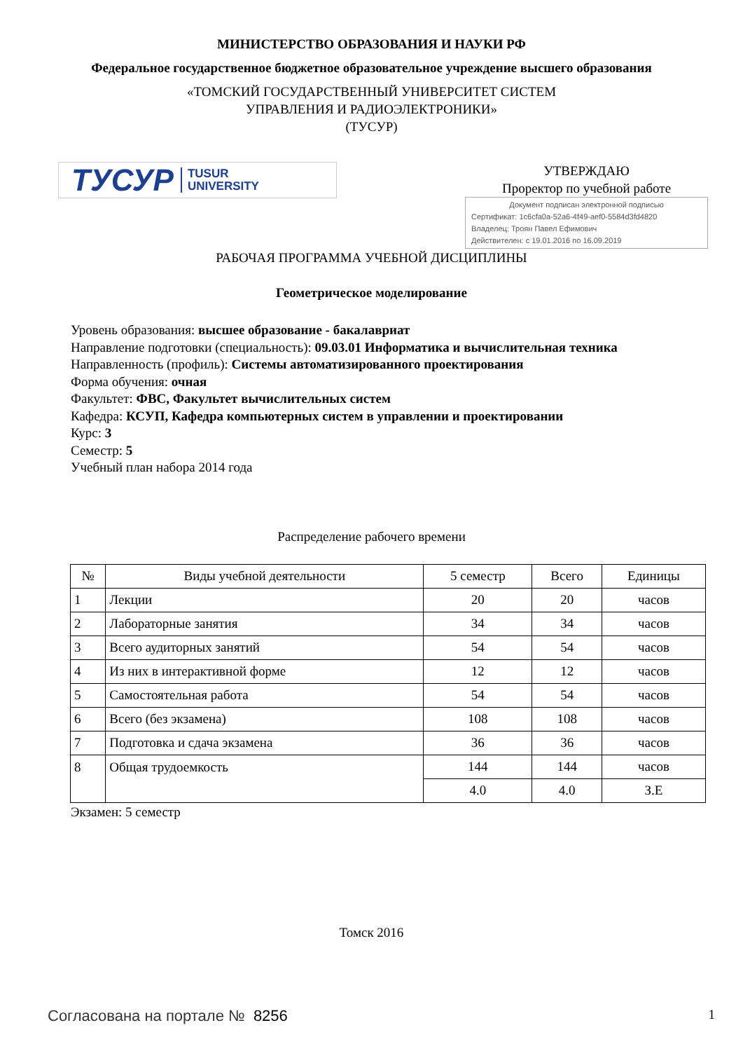МИНИСТЕРСТВО ОБРАЗОВАНИЯ И НАУКИ РФ
Федеральное государственное бюджетное образовательное учреждение высшего образования
«ТОМСКИЙ ГОСУДАРСТВЕННЫЙ УНИВЕРСИТЕТ СИСТЕМ
УПРАВЛЕНИЯ И РАДИОЭЛЕКТРОНИКИ»
(ТУСУР)
ТУСУР TUSUR
UNIVERSITY
УТВЕРЖДАЮ
Проректор по учебной работе
Документ подписан электронной подписью
Сертификат: 1c6cfa0a-52a6-4f49-aef0-5584d3fd4820
Владелец: Троян Павел Ефимович
Действителен: с 19.01.2016 по 16.09.2019
РАБОЧАЯ ПРОГРАММА УЧЕБНОЙ ДИСЦИПЛИНЫ
Геометрическое моделирование
Уровень образования: высшее образование - бакалавриат
Направление подготовки (специальность): 09.03.01 Информатика и вычислительная техника
Направленность (профиль): Системы автоматизированного проектирования
Форма обучения: очная
Факультет: ФВС, Факультет вычислительных систем
Кафедра: КСУП, Кафедра компьютерных систем в управлении и проектировании
Курс: 3
Семестр: 5
Учебный план набора 2014 года
Распределение рабочего времени
| № | Виды учебной деятельности | 5 семестр | Всего | Единицы |
| --- | --- | --- | --- | --- |
| 1 | Лекции | 20 | 20 | часов |
| 2 | Лабораторные занятия | 34 | 34 | часов |
| 3 | Всего аудиторных занятий | 54 | 54 | часов |
| 4 | Из них в интерактивной форме | 12 | 12 | часов |
| 5 | Самостоятельная работа | 54 | 54 | часов |
| 6 | Всего (без экзамена) | 108 | 108 | часов |
| 7 | Подготовка и сдача экзамена | 36 | 36 | часов |
| 8 | Общая трудоемкость | 144 | 144 | часов |
| | | 4.0 | 4.0 | З.Е |
Экзамен: 5 семестр
Томск 2016
Согласована на портале № 8256
1